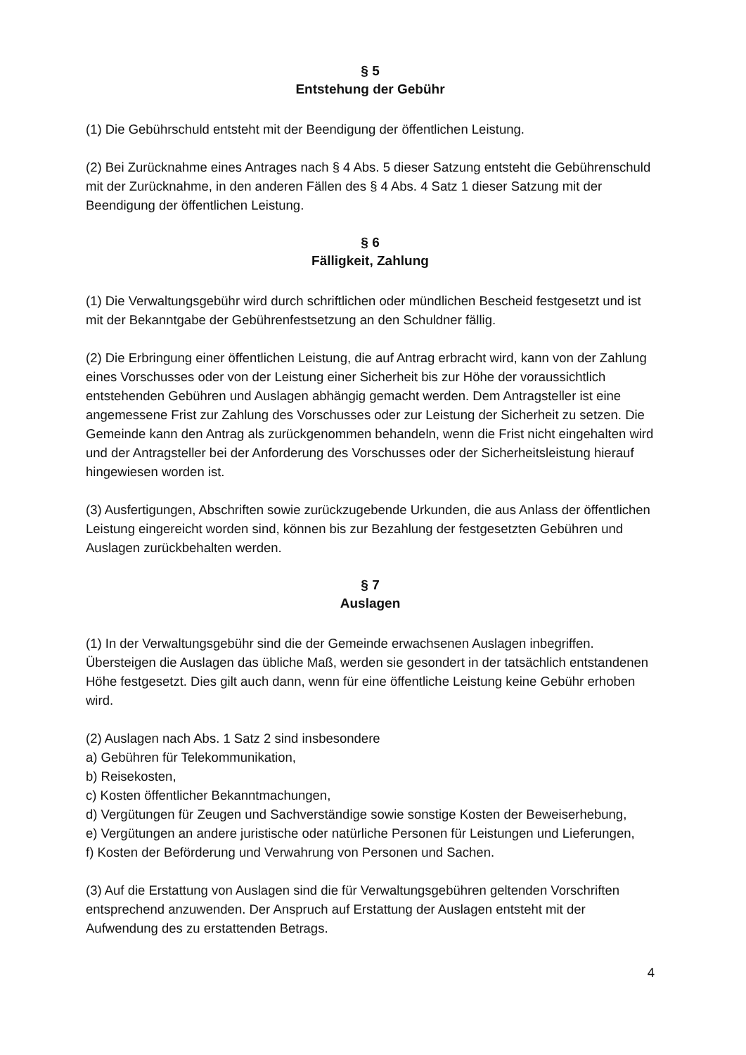§ 5
Entstehung der Gebühr
(1) Die Gebührschuld entsteht mit der Beendigung der öffentlichen Leistung.
(2) Bei Zurücknahme eines Antrages nach § 4 Abs. 5 dieser Satzung entsteht die Gebührenschuld mit der Zurücknahme, in den anderen Fällen des § 4 Abs. 4 Satz 1 dieser Satzung mit der Beendigung der öffentlichen Leistung.
§ 6
Fälligkeit, Zahlung
(1) Die Verwaltungsgebühr wird durch schriftlichen oder mündlichen Bescheid festgesetzt und ist mit der Bekanntgabe der Gebührenfestsetzung an den Schuldner fällig.
(2) Die Erbringung einer öffentlichen Leistung, die auf Antrag erbracht wird, kann von der Zahlung eines Vorschusses oder von der Leistung einer Sicherheit bis zur Höhe der voraussichtlich entstehenden Gebühren und Auslagen abhängig gemacht werden. Dem Antragsteller ist eine angemessene Frist zur Zahlung des Vorschusses oder zur Leistung der Sicherheit zu setzen. Die Gemeinde kann den Antrag als zurückgenommen behandeln, wenn die Frist nicht eingehalten wird und der Antragsteller bei der Anforderung des Vorschusses oder der Sicherheitsleistung hierauf hingewiesen worden ist.
(3) Ausfertigungen, Abschriften sowie zurückzugebende Urkunden, die aus Anlass der öffentlichen Leistung eingereicht worden sind, können bis zur Bezahlung der festgesetzten Gebühren und Auslagen zurückbehalten werden.
§ 7
Auslagen
(1) In der Verwaltungsgebühr sind die der Gemeinde erwachsenen Auslagen inbegriffen. Übersteigen die Auslagen das übliche Maß, werden sie gesondert in der tatsächlich entstandenen Höhe festgesetzt. Dies gilt auch dann, wenn für eine öffentliche Leistung keine Gebühr erhoben wird.
(2) Auslagen nach Abs. 1 Satz 2 sind insbesondere
a) Gebühren für Telekommunikation,
b) Reisekosten,
c) Kosten öffentlicher Bekanntmachungen,
d) Vergütungen für Zeugen und Sachverständige sowie sonstige Kosten der Beweiserhebung,
e) Vergütungen an andere juristische oder natürliche Personen für Leistungen und Lieferungen,
f) Kosten der Beförderung und Verwahrung von Personen und Sachen.
(3) Auf die Erstattung von Auslagen sind die für Verwaltungsgebühren geltenden Vorschriften entsprechend anzuwenden. Der Anspruch auf Erstattung der Auslagen entsteht mit der Aufwendung des zu erstattenden Betrags.
4